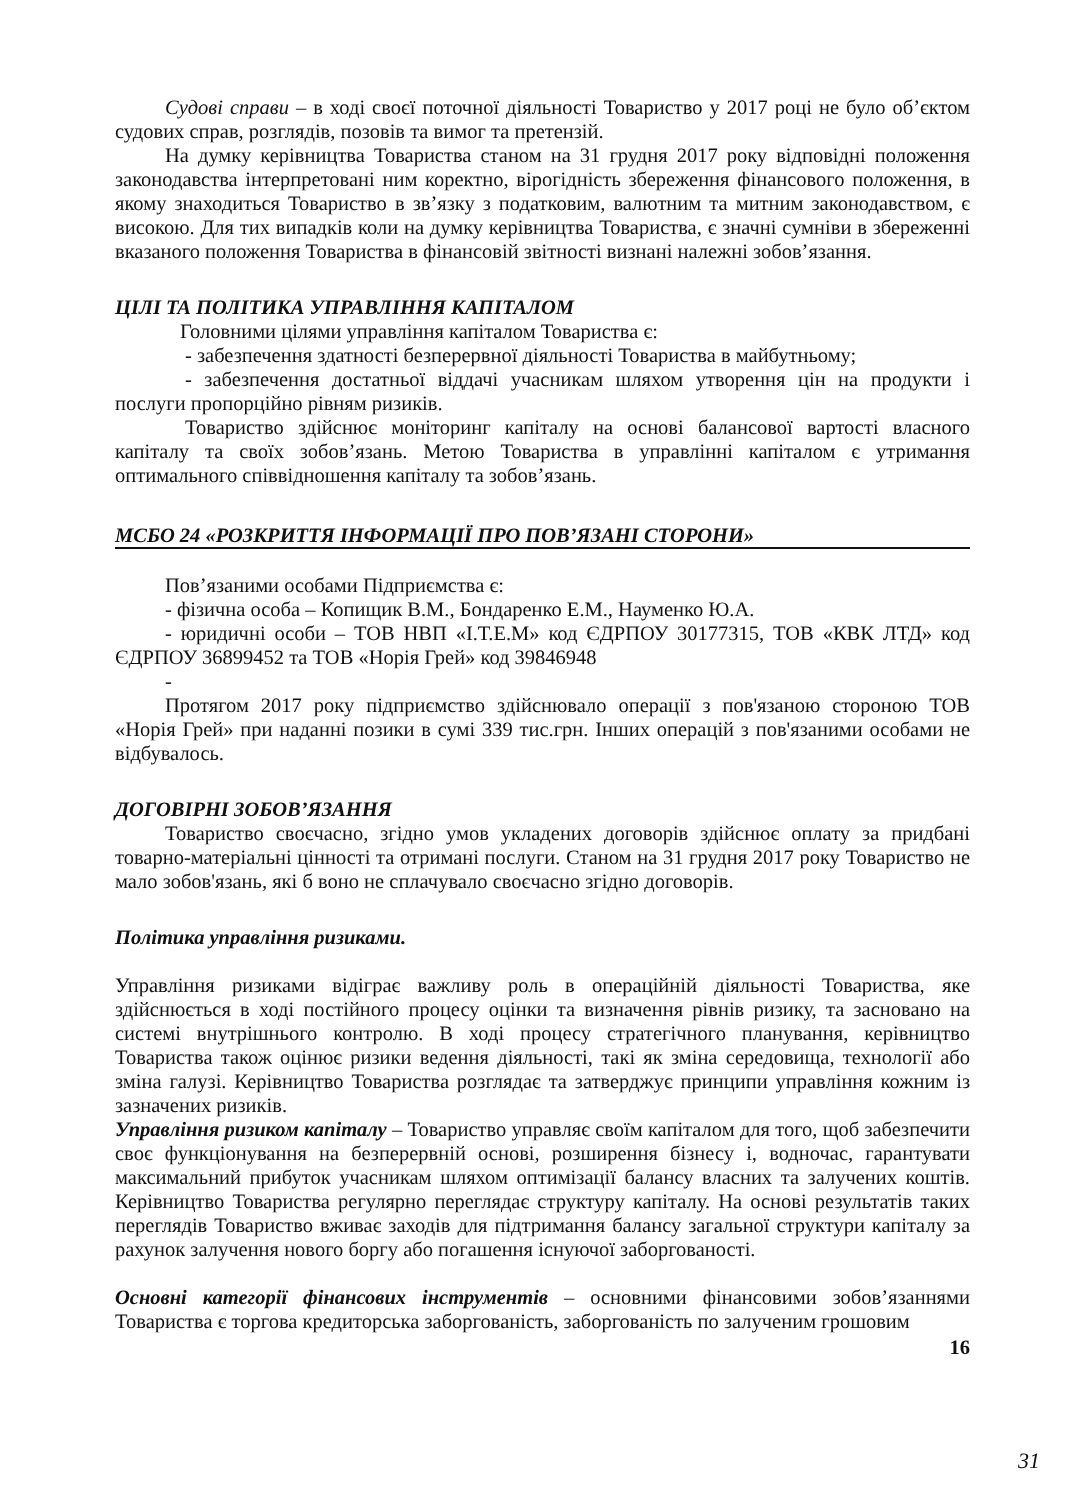Судові справи – в ході своєї поточної діяльності Товариство у 2017 році не було об’єктом судових справ, розглядів, позовів та вимог та претензій.
На думку керівництва Товариства станом на 31 грудня 2017 року відповідні положення законодавства інтерпретовані ним коректно, вірогідність збереження фінансового положення, в якому знаходиться Товариство в зв’язку з податковим, валютним та митним законодавством, є високою. Для тих випадків коли на думку керівництва Товариства, є значні сумніви в збереженні вказаного положення Товариства в фінансовій звітності визнані належні зобов’язання.
ЦІЛІ ТА ПОЛІТИКА УПРАВЛІННЯ КАПІТАЛОМ
Головними цілями управління капіталом Товариства є:
- забезпечення здатності безперервної діяльності Товариства в майбутньому;
- забезпечення достатньої віддачі учасникам шляхом утворення цін на продукти і послуги пропорційно рівням ризиків.
Товариство здійснює моніторинг капіталу на основі балансової вартості власного капіталу та своїх зобов’язань. Метою Товариства в управлінні капіталом є утримання оптимального співвідношення капіталу та зобов’язань.
МСБО 24 «РОЗКРИТТЯ ІНФОРМАЦІЇ ПРО ПОВ’ЯЗАНІ СТОРОНИ»
Пов’язаними особами Підприємства є:
- фізична особа – Копищик В.М., Бондаренко Е.М., Науменко Ю.А.
- юридичні особи – ТОВ НВП «І.Т.Е.М» код ЄДРПОУ 30177315, ТОВ «КВК ЛТД» код ЄДРПОУ 36899452 та ТОВ «Норія Грей» код 39846948
-
Протягом 2017 року підприємство здійснювало операції з пов'язаною стороною ТОВ «Норія Грей» при наданні позики в сумі 339 тис.грн. Інших операцій з пов'язаними особами не відбувалось.
ДОГОВІРНІ ЗОБОВ’ЯЗАННЯ
Товариство своєчасно, згідно умов укладених договорів здійснює оплату за придбані товарно-матеріальні цінності та отримані послуги. Станом на 31 грудня 2017 року Товариство не мало зобов'язань, які б воно не сплачувало своєчасно згідно договорів.
Політика управління ризиками.
Управління ризиками відіграє важливу роль в операційній діяльності Товариства, яке здійснюється в ході постійного процесу оцінки та визначення рівнів ризику, та засновано на системі внутрішнього контролю. В ході процесу стратегічного планування, керівництво Товариства також оцінює ризики ведення діяльності, такі як зміна середовища, технології або зміна галузі. Керівництво Товариства розглядає та затверджує принципи управління кожним із зазначених ризиків.
Управління ризиком капіталу – Товариство управляє своїм капіталом для того, щоб забезпечити своє функціонування на безперервній основі, розширення бізнесу і, водночас, гарантувати максимальний прибуток учасникам шляхом оптимізації балансу власних та залучених коштів. Керівництво Товариства регулярно переглядає структуру капіталу. На основі результатів таких переглядів Товариство вживає заходів для підтримання балансу загальної структури капіталу за рахунок залучення нового боргу або погашення існуючої заборгованості.
Основні категорії фінансових інструментів – основними фінансовими зобов’язаннями Товариства є торгова кредиторська заборгованість, заборгованість по залученим грошовим
16
31